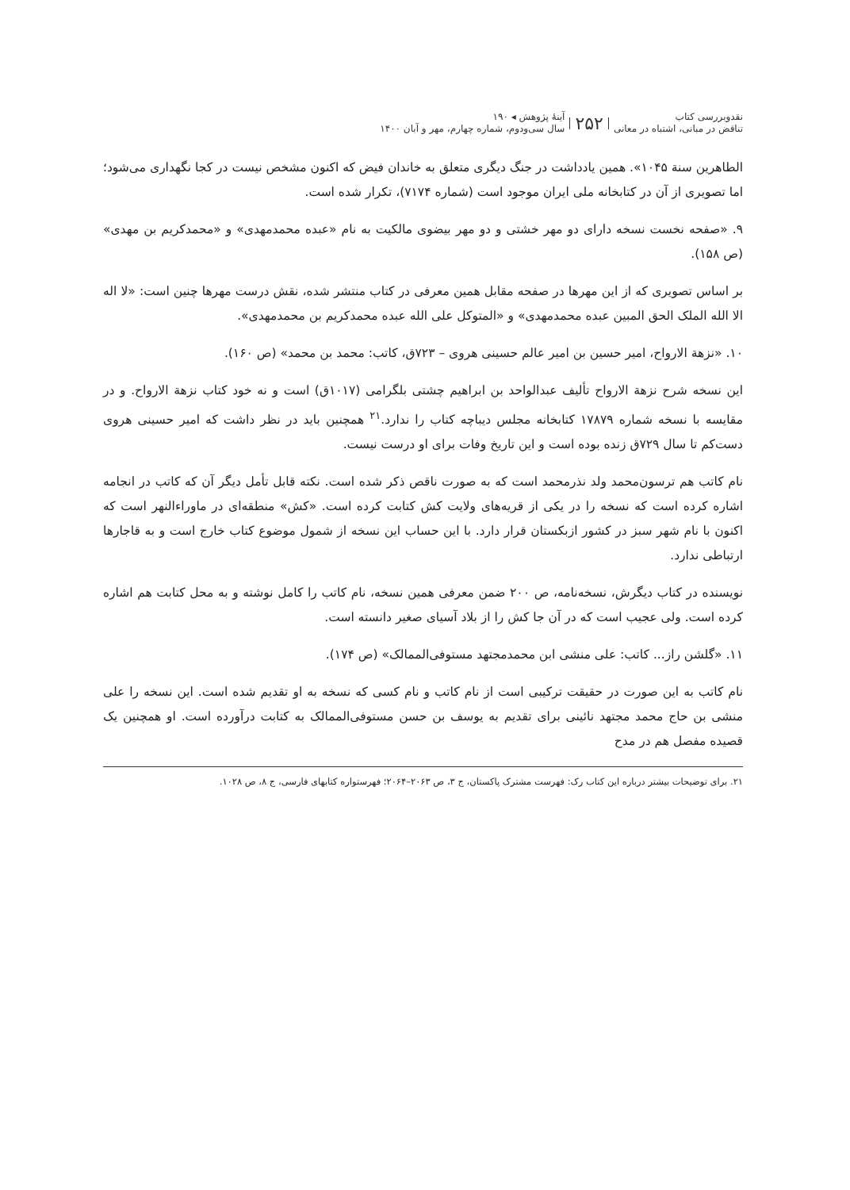نقدوبررسی کتاب
تناقض در مبانی، اشتباه در معانی
۲۵۲
آینهٔ پژوهش ◂ ۱۹۰
سال سی‌ودوم، شماره چهارم، مهر و آبان ۱۴۰۰
الطاهرین سنة ۱۰۴۵». همین یادداشت در جنگ دیگری متعلق به خاندان فیض که اکنون مشخص نیست در کجا نگهداری می‌شود؛ اما تصویری از آن در کتابخانه ملی ایران موجود است (شماره ۷۱۷۴)، تکرار شده است.
۹. «صفحه نخست نسخه دارای دو مهر خشتی و دو مهر بیضوی مالکیت به نام «عبده محمدمهدی» و «محمدکریم بن مهدی» (ص ۱۵۸).
بر اساس تصویری که از این مهرها در صفحه مقابل همین معرفی در کتاب منتشر شده، نقش درست مهرها چنین است: «لا اله الا الله الملک الحق المبین عبده محمدمهدی» و «المتوکل علی الله عبده محمدکریم بن محمدمهدی».
۱۰. «نزهة الارواح، امیر حسین بن امیر عالم حسینی هروی – ۷۲۳ق، کاتب: محمد بن محمد» (ص ۱۶۰).
این نسخه شرح نزهة الارواح تألیف عبدالواحد بن ابراهیم چشتی بلگرامی (۱۰۱۷ق) است و نه خود کتاب نزهة الارواح. و در مقایسه با نسخه شماره ۱۷۸۷۹ کتابخانه مجلس دیباچه کتاب را ندارد.<sup>۲۱</sup> همچنین باید در نظر داشت که امیر حسینی هروی دست‌کم تا سال ۷۲۹ق زنده بوده است و این تاریخ وفات برای او درست نیست.
نام کاتب هم ترسون‌محمد ولد نذرمحمد است که به صورت ناقص ذکر شده است. نکته قابل تأمل دیگر آن که کاتب در انجامه اشاره کرده است که نسخه را در یکی از قریه‌های ولایت کش کتابت کرده است. «کش» منطقه‌ای در ماوراءالنهر است که اکنون با نام شهر سبز در کشور ازبکستان قرار دارد. با این حساب این نسخه از شمول موضوع کتاب خارج است و به قاجارها ارتباطی ندارد.
نویسنده در کتاب دیگرش، نسخه‌نامه، ص ۲۰۰ ضمن معرفی همین نسخه، نام کاتب را کامل نوشته و به محل کتابت هم اشاره کرده است. ولی عجیب است که در آن جا کش را از بلاد آسیای صغیر دانسته است.
۱۱. «گلشن راز... کاتب: علی منشی ابن محمدمجتهد مستوفی‌الممالک» (ص ۱۷۴).
نام کاتب به این صورت در حقیقت ترکیبی است از نام کاتب و نام کسی که نسخه به او تقدیم شده است. این نسخه را علی منشی بن حاج محمد مجتهد نائینی برای تقدیم به یوسف بن حسن مستوفی‌الممالک به کتابت درآورده است. او همچنین یک قصیده مفصل هم در مدح
۲۱. برای توضیحات بیشتر درباره این کتاب رک: فهرست مشترک پاکستان، ج ۳، ص ۲۰۶۳–۲۰۶۴؛ فهرستواره کتابهای فارسی، ج ۸، ص ۱۰۲۸.